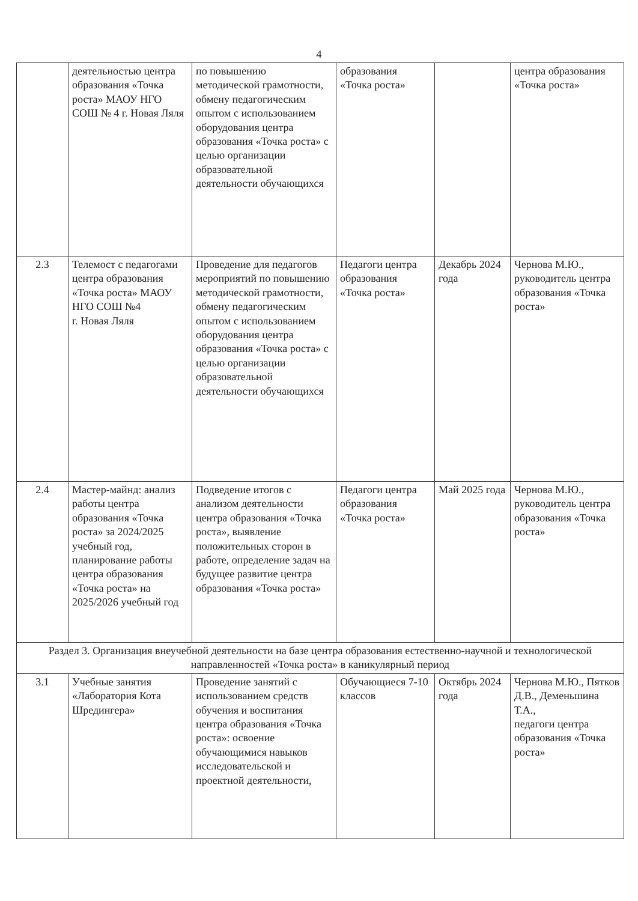4
| | деятельностью центра образования «Точка роста» МАОУ НГО СОШ № 4 г. Новая Ляля | по повышению методической грамотности, обмену педагогическим опытом с использованием оборудования центра образования «Точка роста» с целью организации образовательной деятельности обучающихся | образования «Точка роста» | | центра образования «Точка роста» |
| 2.3 | Телемост с педагогами центра образования «Точка роста» МАОУ НГО СОШ №4 г. Новая Ляля | Проведение для педагогов мероприятий по повышению методической грамотности, обмену педагогическим опытом с использованием оборудования центра образования «Точка роста» с целью организации образовательной деятельности обучающихся | Педагоги центра образования «Точка роста» | Декабрь 2024 года | Чернова М.Ю., руководитель центра образования «Точка роста» |
| 2.4 | Мастер-майнд: анализ работы центра образования «Точка роста» за 2024/2025 учебный год, планирование работы центра образования «Точка роста» на 2025/2026 учебный год | Подведение итогов с анализом деятельности центра образования «Точка роста», выявление положительных сторон в работе, определение задач на будущее развитие центра образования «Точка роста» | Педагоги центра образования «Точка роста» | Май 2025 года | Чернова М.Ю., руководитель центра образования «Точка роста» |
| Раздел 3. Организация внеучебной деятельности на базе центра образования естественно-научной и технологической направленностей «Точка роста» в каникулярный период | | | | | |
| 3.1 | Учебные занятия «Лаборатория Кота Шредингера» | Проведение занятий с использованием средств обучения и воспитания центра образования «Точка роста»: освоение обучающимися навыков исследовательской и проектной деятельности, | Обучающиеся 7-10 классов | Октябрь 2024 года | Чернова М.Ю., Пятков Д.В., Деменьшина Т.А., педагоги центра образования «Точка роста» |